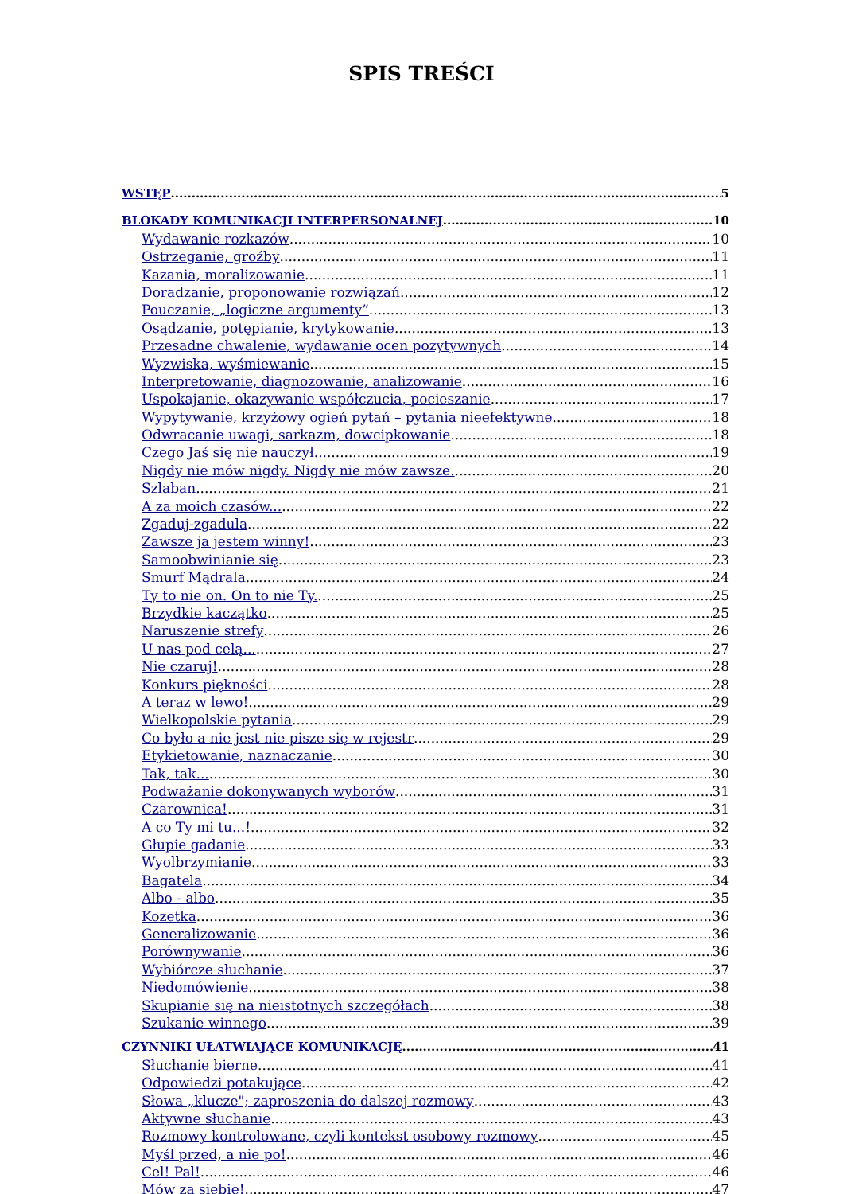SPIS TREŚCI
WSTĘP 5
BLOKADY KOMUNIKACJI INTERPERSONALNEJ 10
Wydawanie rozkazów 10
Ostrzeganie, groźby 11
Kazania, moralizowanie 11
Doradzanie, proponowanie rozwiązań 12
Pouczanie, „logiczne argumenty” 13
Osądzanie, potępianie, krytykowanie 13
Przesadne chwalenie, wydawanie ocen pozytywnych 14
Wyzwiska, wyśmiewanie 15
Interpretowanie, diagnozowanie, analizowanie 16
Uspokajanie, okazywanie współczucia, pocieszanie 17
Wypytywanie, krzyżowy ogień pytań – pytania nieefektywne 18
Odwracanie uwagi, sarkazm, dowcipkowanie 18
Czego Jaś się nie nauczył... 19
Nigdy nie mów nigdy. Nigdy nie mów zawsze. 20
Szlaban 21
A za moich czasów... 22
Zgaduj-zgadula 22
Zawsze ja jestem winny! 23
Samoobwinianie się 23
Smurf Mądrala 24
Ty to nie on. On to nie Ty. 25
Brzydkie kaczątko 25
Naruszenie strefy 26
U nas pod celą... 27
Nie czaruj! 28
Konkurs piękności 28
A teraz w lewo! 29
Wielkopolskie pytania 29
Co było a nie jest nie pisze się w rejestr 29
Etykietowanie, naznaczanie 30
Tak, tak... 30
Podważanie dokonywanych wyborów 31
Czarownica! 31
A co Ty mi tu...! 32
Głupie gadanie 33
Wyolbrzymianie 33
Bagatela 34
Albo - albo 35
Kozetka 36
Generalizowanie 36
Porównywanie 36
Wybiórcze słuchanie 37
Niedomówienie 38
Skupianie się na nieistotnych szczegółach 38
Szukanie winnego 39
CZYNNIKI UŁATWIAJĄCE KOMUNIKACJĘ 41
Słuchanie bierne 41
Odpowiedzi potakujące 42
Słowa „klucze"; zaproszenia do dalszej rozmowy 43
Aktywne słuchanie 43
Rozmowy kontrolowane, czyli kontekst osobowy rozmowy 45
Myśl przed, a nie po! 46
Cel! Pal! 46
Mów za siebie! 47